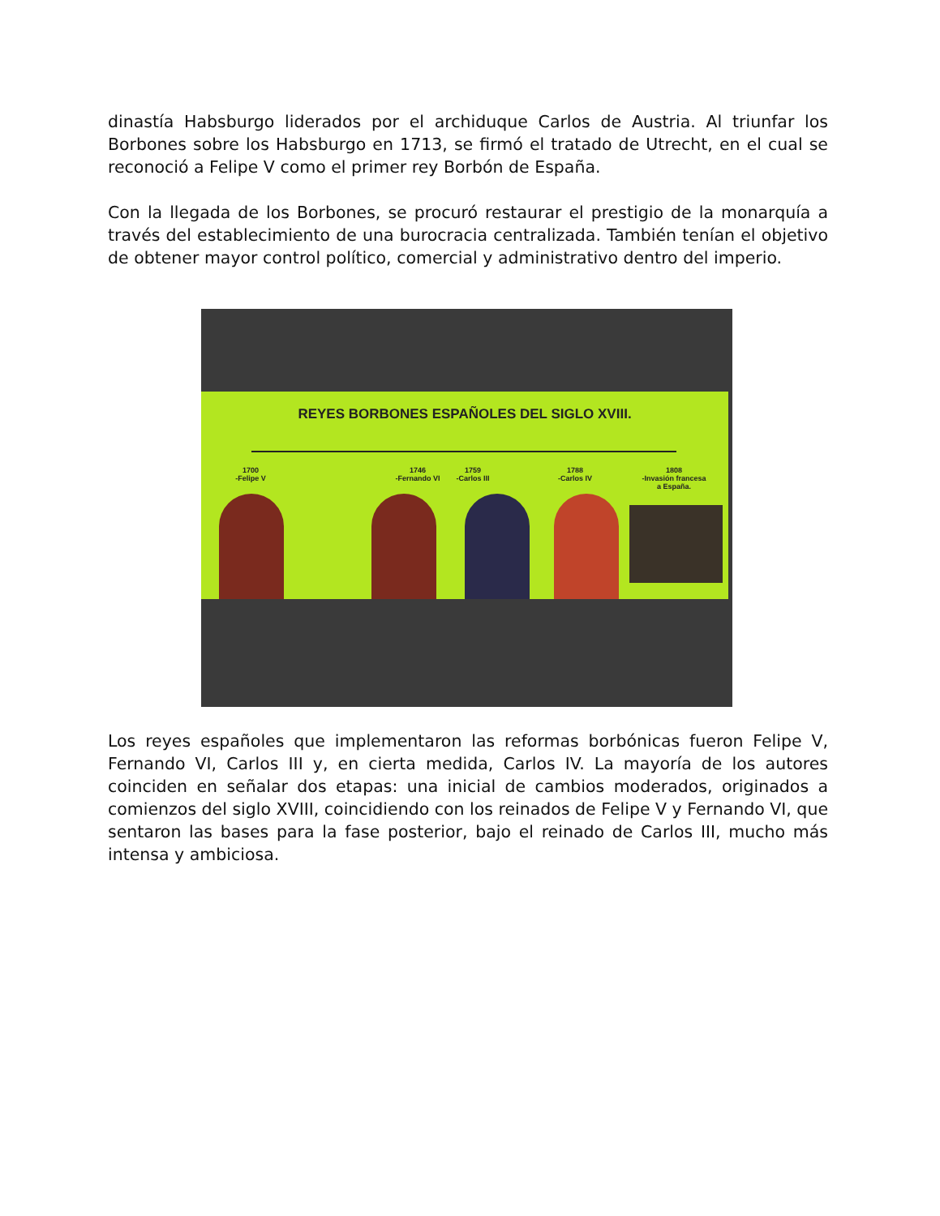dinastía Habsburgo liderados por el archiduque Carlos de Austria. Al triunfar los Borbones sobre los Habsburgo en 1713, se firmó el tratado de Utrecht, en el cual se reconoció a Felipe V como el primer rey Borbón de España.
Con la llegada de los Borbones, se procuró restaurar el prestigio de la monarquía a través del establecimiento de una burocracia centralizada. También tenían el objetivo de obtener mayor control político, comercial y administrativo dentro del imperio.
REYES BORBONES ESPAÑOLES DEL SIGLO XVIII.
1700
-Felipe V
1746
-Fernando VI
1759
-Carlos III
1788
-Carlos IV
1808
-Invasión francesa
a España.
Los reyes españoles que implementaron las reformas borbónicas fueron Felipe V, Fernando VI, Carlos III y, en cierta medida, Carlos IV. La mayoría de los autores coinciden en señalar dos etapas: una inicial de cambios moderados, originados a comienzos del siglo XVIII, coincidiendo con los reinados de Felipe V y Fernando VI, que sentaron las bases para la fase posterior, bajo el reinado de Carlos III, mucho más intensa y ambiciosa.